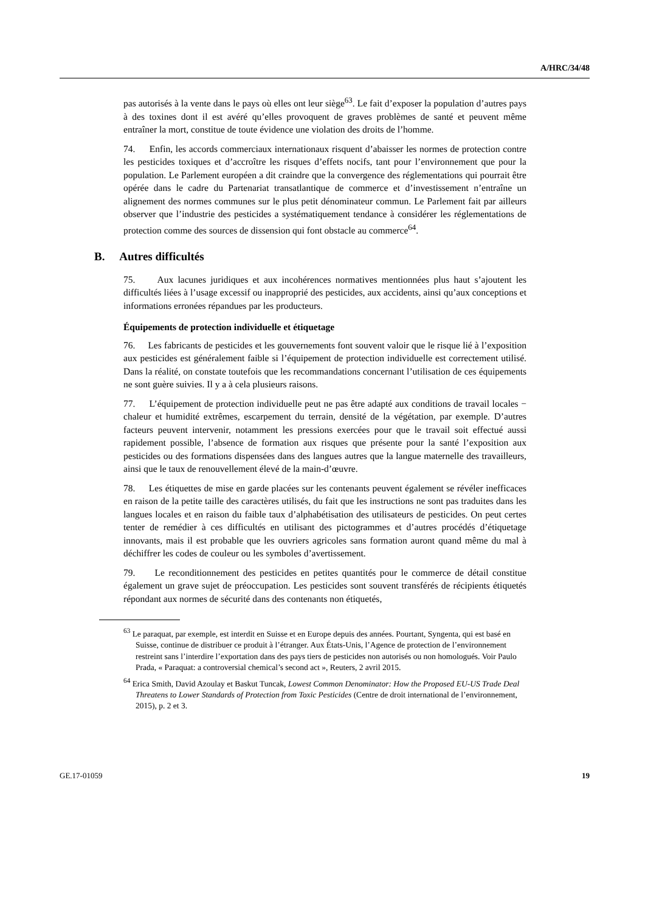A/HRC/34/48
pas autorisés à la vente dans le pays où elles ont leur siège<sup>63</sup>. Le fait d’exposer la population d’autres pays à des toxines dont il est avéré qu’elles provoquent de graves problèmes de santé et peuvent même entraîner la mort, constitue de toute évidence une violation des droits de l’homme.
74. Enfin, les accords commerciaux internationaux risquent d’abaisser les normes de protection contre les pesticides toxiques et d’accroître les risques d’effets nocifs, tant pour l’environnement que pour la population. Le Parlement européen a dit craindre que la convergence des réglementations qui pourrait être opérée dans le cadre du Partenariat transatlantique de commerce et d’investissement n’entraîne un alignement des normes communes sur le plus petit dénominateur commun. Le Parlement fait par ailleurs observer que l’industrie des pesticides a systématiquement tendance à considérer les réglementations de protection comme des sources de dissension qui font obstacle au commerce<sup>64</sup>.
B. Autres difficultés
75. Aux lacunes juridiques et aux incohérences normatives mentionnées plus haut s’ajoutent les difficultés liées à l’usage excessif ou inapproprié des pesticides, aux accidents, ainsi qu’aux conceptions et informations erronées répandues par les producteurs.
Équipements de protection individuelle et étiquetage
76. Les fabricants de pesticides et les gouvernements font souvent valoir que le risque lié à l’exposition aux pesticides est généralement faible si l’équipement de protection individuelle est correctement utilisé. Dans la réalité, on constate toutefois que les recommandations concernant l’utilisation de ces équipements ne sont guère suivies. Il y a à cela plusieurs raisons.
77. L’équipement de protection individuelle peut ne pas être adapté aux conditions de travail locales − chaleur et humidité extrêmes, escarpement du terrain, densité de la végétation, par exemple. D’autres facteurs peuvent intervenir, notamment les pressions exercées pour que le travail soit effectué aussi rapidement possible, l’absence de formation aux risques que présente pour la santé l’exposition aux pesticides ou des formations dispensées dans des langues autres que la langue maternelle des travailleurs, ainsi que le taux de renouvellement élevé de la main-d’œuvre.
78. Les étiquettes de mise en garde placées sur les contenants peuvent également se révéler inefficaces en raison de la petite taille des caractères utilisés, du fait que les instructions ne sont pas traduites dans les langues locales et en raison du faible taux d’alphabétisation des utilisateurs de pesticides. On peut certes tenter de remédier à ces difficultés en utilisant des pictogrammes et d’autres procédés d’étiquetage innovants, mais il est probable que les ouvriers agricoles sans formation auront quand même du mal à déchiffrer les codes de couleur ou les symboles d’avertissement.
79. Le reconditionnement des pesticides en petites quantités pour le commerce de détail constitue également un grave sujet de préoccupation. Les pesticides sont souvent transférés de récipients étiquetés répondant aux normes de sécurité dans des contenants non étiquetés,
<sup>63</sup> Le paraquat, par exemple, est interdit en Suisse et en Europe depuis des années. Pourtant, Syngenta, qui est basé en Suisse, continue de distribuer ce produit à l’étranger. Aux États-Unis, l’Agence de protection de l’environnement restreint sans l’interdire l’exportation dans des pays tiers de pesticides non autorisés ou non homologués. Voir Paulo Prada, « Paraquat: a controversial chemical’s second act », Reuters, 2 avril 2015.
<sup>64</sup> Erica Smith, David Azoulay et Baskut Tuncak, Lowest Common Denominator: How the Proposed EU-US Trade Deal Threatens to Lower Standards of Protection from Toxic Pesticides (Centre de droit international de l’environnement, 2015), p. 2 et 3.
GE.17-01059 19